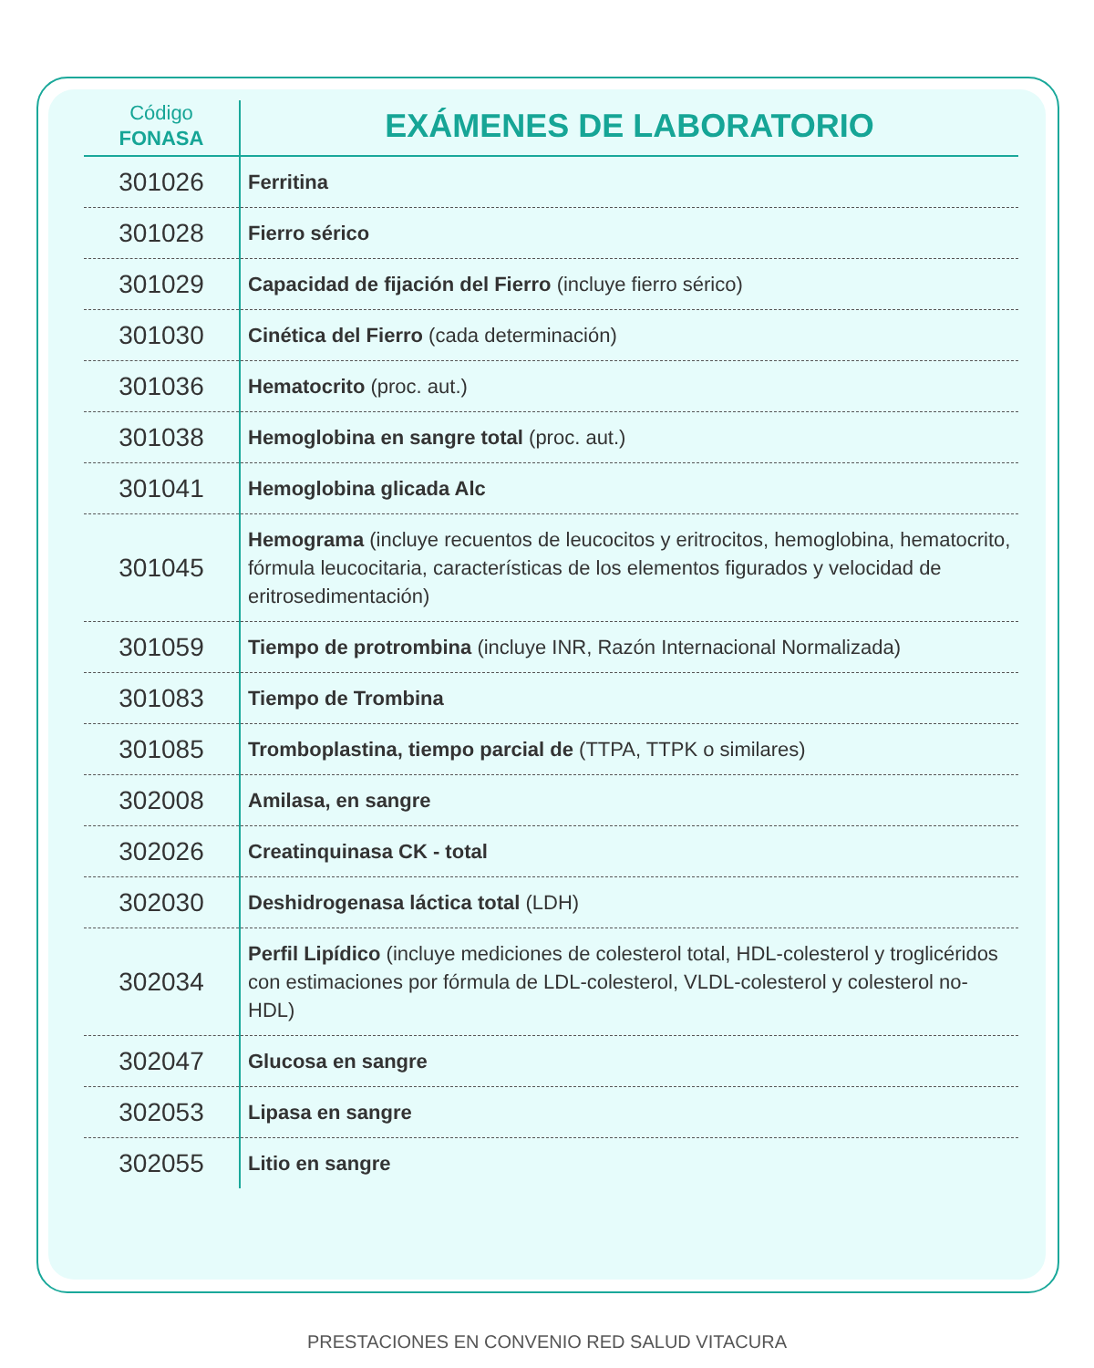| Código FONASA | EXÁMENES DE LABORATORIO |
| --- | --- |
| 301026 | Ferritina |
| 301028 | Fierro sérico |
| 301029 | Capacidad de fijación del Fierro (incluye fierro sérico) |
| 301030 | Cinética del Fierro (cada determinación) |
| 301036 | Hematocrito (proc. aut.) |
| 301038 | Hemoglobina en sangre total (proc. aut.) |
| 301041 | Hemoglobina glicada Alc |
| 301045 | Hemograma (incluye recuentos de leucocitos y eritrocitos, hemoglobina, hematocrito, fórmula leucocitaria, características de los elementos figurados y velocidad de eritrosedimentación) |
| 301059 | Tiempo de protrombina (incluye INR, Razón Internacional Normalizada) |
| 301083 | Tiempo de Trombina |
| 301085 | Tromboplastina, tiempo parcial de (TTPA, TTPK o similares) |
| 302008 | Amilasa, en sangre |
| 302026 | Creatinquinasa CK - total |
| 302030 | Deshidrogenasa láctica total (LDH) |
| 302034 | Perfil Lipídico (incluye mediciones de colesterol total, HDL-colesterol y troglicéridos con estimaciones por fórmula de LDL-colesterol, VLDL-colesterol y colesterol no-HDL) |
| 302047 | Glucosa en sangre |
| 302053 | Lipasa en sangre |
| 302055 | Litio en sangre |
PRESTACIONES EN CONVENIO RED SALUD VITACURA